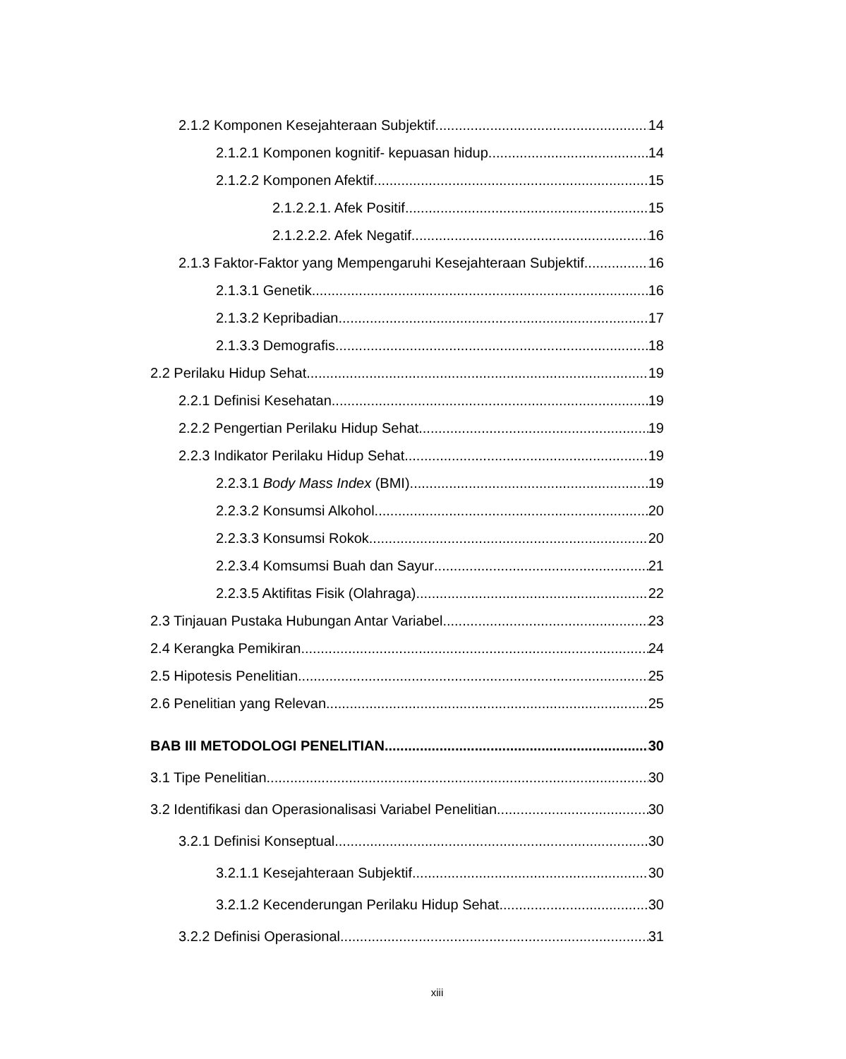2.1.2 Komponen Kesejahteraan Subjektif 14
2.1.2.1 Komponen kognitif- kepuasan hidup 14
2.1.2.2 Komponen Afektif 15
2.1.2.2.1. Afek Positif 15
2.1.2.2.2. Afek Negatif 16
2.1.3 Faktor-Faktor yang Mempengaruhi Kesejahteraan Subjektif 16
2.1.3.1 Genetik 16
2.1.3.2 Kepribadian 17
2.1.3.3 Demografis 18
2.2 Perilaku Hidup Sehat 19
2.2.1 Definisi Kesehatan 19
2.2.2 Pengertian Perilaku Hidup Sehat 19
2.2.3 Indikator Perilaku Hidup Sehat 19
2.2.3.1 Body Mass Index (BMI) 19
2.2.3.2 Konsumsi Alkohol 20
2.2.3.3 Konsumsi Rokok 20
2.2.3.4 Komsumsi Buah dan Sayur 21
2.2.3.5 Aktifitas Fisik (Olahraga) 22
2.3 Tinjauan Pustaka Hubungan Antar Variabel 23
2.4 Kerangka Pemikiran 24
2.5 Hipotesis Penelitian 25
2.6 Penelitian yang Relevan 25
BAB III METODOLOGI PENELITIAN 30
3.1 Tipe Penelitian 30
3.2 Identifikasi dan Operasionalisasi Variabel Penelitian 30
3.2.1 Definisi Konseptual 30
3.2.1.1 Kesejahteraan Subjektif 30
3.2.1.2 Kecenderungan Perilaku Hidup Sehat 30
3.2.2 Definisi Operasional 31
xiii